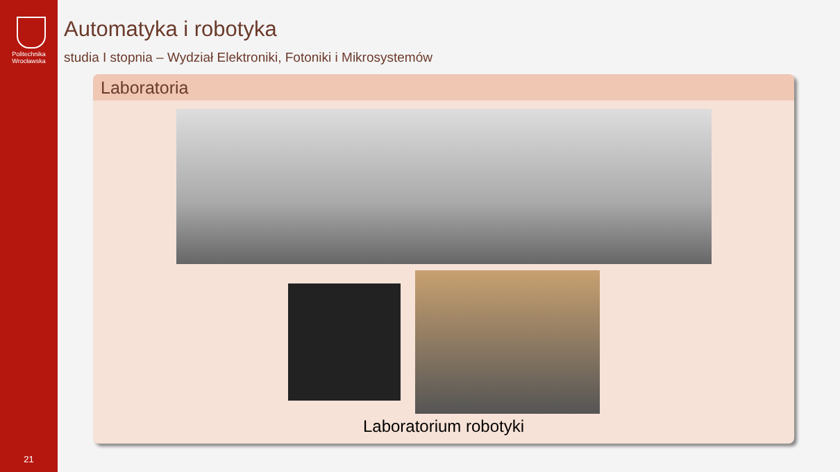Politechnika
Wrocławska
21
Automatyka i robotyka
studia I stopnia – Wydział Elektroniki, Fotoniki i Mikrosystemów
Laboratoria
Laboratorium robotyki